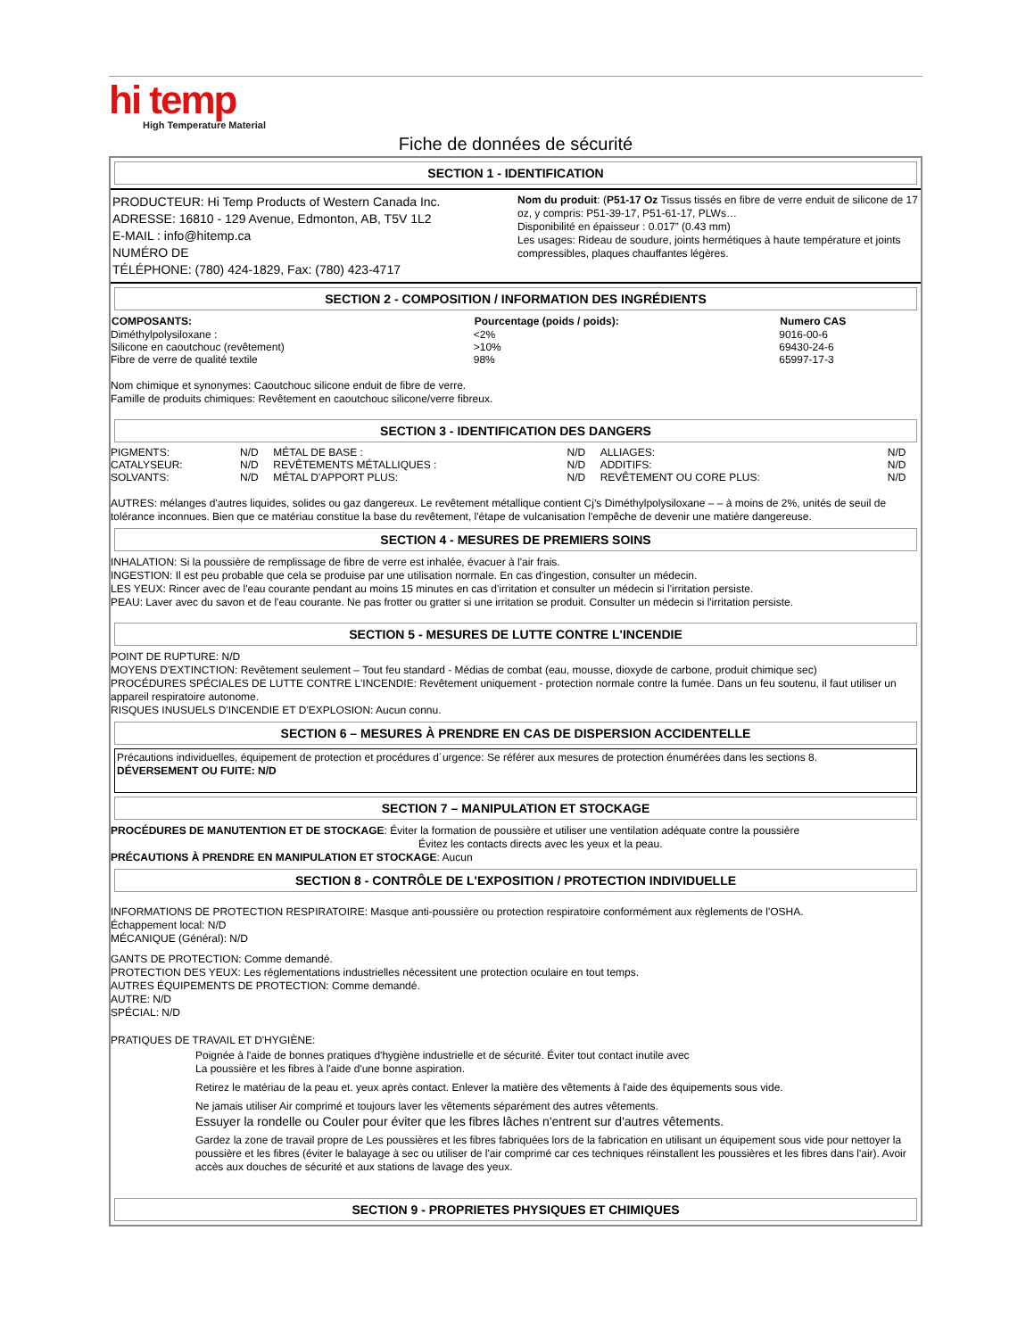hi temp
High Temperature Material
Fiche de données de sécurité
SECTION 1 - IDENTIFICATION
| PRODUCTEUR: Hi Temp Products of Western Canada Inc. ADRESSE: 16810 - 129 Avenue, Edmonton, AB, T5V 1L2 E-MAIL : info@hitemp.ca NUMÉRO DE TÉLÉPHONE: (780) 424-1829, Fax: (780) 423-4717 | Nom du produit : ( P51-17 Oz Tissus tissés en fibre de verre enduit de silicone de 17 oz, y compris: P51-39-17, P51-61-17, PLWs… Disponibilité en épaisseur : 0.017” (0.43 mm) Les usages: Rideau de soudure, joints hermétiques à haute température et joints compressibles, plaques chauffantes légères. |
SECTION 2 - COMPOSITION / INFORMATION DES INGRÉDIENTS
| COMPOSANTS: | Pourcentage (poids / poids): | Numero CAS |
| --- | --- | --- |
| Diméthylpolysiloxane : | <2% | 9016-00-6 |
| Silicone en caoutchouc (revêtement) | >10% | 69430-24-6 |
| Fibre de verre de qualité textile | 98% | 65997-17-3 |
Nom chimique et synonymes: Caoutchouc silicone enduit de fibre de verre.
Famille de produits chimiques: Revêtement en caoutchouc silicone/verre fibreux.
SECTION 3 - IDENTIFICATION DES DANGERS
| PIGMENTS: | N/D | MÉTAL DE BASE : | N/D | ALLIAGES: | N/D |
| CATALYSEUR: | N/D | REVÊTEMENTS MÉTALLIQUES : | N/D | ADDITIFS: | N/D |
| SOLVANTS: | N/D | MÉTAL D'APPORT PLUS: | N/D | REVÊTEMENT OU CORE PLUS: | N/D |
AUTRES: mélanges d'autres liquides, solides ou gaz dangereux. Le revêtement métallique contient Cj’s Diméthylpolysiloxane – – à moins de 2%, unités de seuil de tolérance inconnues. Bien que ce matériau constitue la base du revêtement, l'étape de vulcanisation l'empêche de devenir une matière dangereuse.
SECTION 4 - MESURES DE PREMIERS SOINS
INHALATION: Si la poussière de remplissage de fibre de verre est inhalée, évacuer à l'air frais.
INGESTION: Il est peu probable que cela se produise par une utilisation normale. En cas d'ingestion, consulter un médecin.
LES YEUX: Rincer avec de l'eau courante pendant au moins 15 minutes en cas d'irritation et consulter un médecin si l'irritation persiste.
PEAU: Laver avec du savon et de l'eau courante. Ne pas frotter ou gratter si une irritation se produit. Consulter un médecin si l'irritation persiste.
SECTION 5 - MESURES DE LUTTE CONTRE L'INCENDIE
POINT DE RUPTURE: N/D
MOYENS D'EXTINCTION: Revêtement seulement – Tout feu standard - Médias de combat (eau, mousse, dioxyde de carbone, produit chimique sec)
PROCÉDURES SPÉCIALES DE LUTTE CONTRE L'INCENDIE: Revêtement uniquement - protection normale contre la fumée. Dans un feu soutenu, il faut utiliser un appareil respiratoire autonome.
RISQUES INUSUELS D'INCENDIE ET D'EXPLOSION: Aucun connu.
SECTION 6 – MESURES À PRENDRE EN CAS DE DISPERSION ACCIDENTELLE
Précautions individuelles, équipement de protection et procédures d´urgence: Se référer aux mesures de protection énumérées dans les sections 8.
DÉVERSEMENT OU FUITE: N/D
SECTION 7 – MANIPULATION ET STOCKAGE
PROCÉDURES DE MANUTENTION ET DE STOCKAGE: Éviter la formation de poussière et utiliser une ventilation adéquate contre la poussière
Évitez les contacts directs avec les yeux et la peau.
PRÉCAUTIONS À PRENDRE EN MANIPULATION ET STOCKAGE: Aucun
SECTION 8 - CONTRÔLE DE L'EXPOSITION / PROTECTION INDIVIDUELLE
INFORMATIONS DE PROTECTION RESPIRATOIRE: Masque anti-poussière ou protection respiratoire conformément aux règlements de l'OSHA.
Échappement local: N/D
MÉCANIQUE (Général): N/D
GANTS DE PROTECTION: Comme demandé.
PROTECTION DES YEUX: Les réglementations industrielles nécessitent une protection oculaire en tout temps.
AUTRES ÉQUIPEMENTS DE PROTECTION: Comme demandé.
AUTRE: N/D
SPÉCIAL: N/D
PRATIQUES DE TRAVAIL ET D'HYGIÈNE:
Poignée à l'aide de bonnes pratiques d'hygiène industrielle et de sécurité. Éviter tout contact inutile avec
La poussière et les fibres à l'aide d'une bonne aspiration.
Retirez le matériau de la peau et. yeux après contact. Enlever la matière des vêtements à l'aide des équipements sous vide.
Ne jamais utiliser Air comprimé et toujours laver les vêtements séparément des autres vêtements.
Essuyer la rondelle ou Couler pour éviter que les fibres lâches n'entrent sur d'autres vêtements.
Gardez la zone de travail propre de Les poussières et les fibres fabriquées lors de la fabrication en utilisant un équipement sous vide pour nettoyer la poussière et les fibres (éviter le balayage à sec ou utiliser de l'air comprimé car ces techniques réinstallent les poussières et les fibres dans l'air). Avoir accès aux douches de sécurité et aux stations de lavage des yeux.
SECTION 9 - PROPRIETES PHYSIQUES ET CHIMIQUES